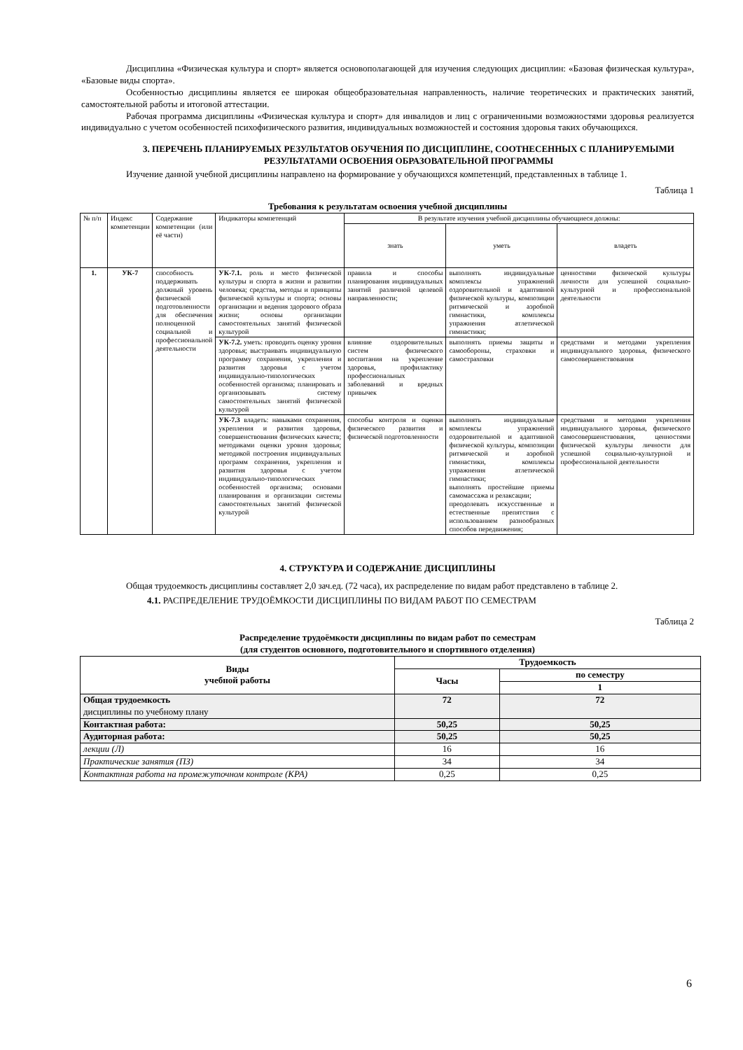Дисциплина «Физическая культура и спорт» является основополагающей для изучения следующих дисциплин: «Базовая физическая культура», «Базовые виды спорта».
Особенностью дисциплины является ее широкая общеобразовательная направленность, наличие теоретических и практических занятий, самостоятельной работы и итоговой аттестации.
Рабочая программа дисциплины «Физическая культура и спорт» для инвалидов и лиц с ограниченными возможностями здоровья реализуется индивидуально с учетом особенностей психофизического развития, индивидуальных возможностей и состояния здоровья таких обучающихся.
3. ПЕРЕЧЕНЬ ПЛАНИРУЕМЫХ РЕЗУЛЬТАТОВ ОБУЧЕНИЯ ПО ДИСЦИПЛИНЕ, СООТНЕСЕННЫХ С ПЛАНИРУЕМЫМИ РЕЗУЛЬТАТАМИ ОСВОЕНИЯ ОБРАЗОВАТЕЛЬНОЙ ПРОГРАММЫ
Изучение данной учебной дисциплины направлено на формирование у обучающихся компетенций, представленных в таблице 1.
Таблица 1
Требования к результатам освоения учебной дисциплины
| № п/п | Индекс компетенции | Содержание компетенции (или её части) | Индикаторы компетенций | В результате изучения учебной дисциплины обучающиеся должны: | | |
| --- | --- | --- | --- | --- | --- | --- |
| | | | | знать | уметь | владеть |
| 1. | УК-7 | способность поддерживать должный уровень физической подготовленности для обеспечения полноценной социальной и профессиональной деятельности | УК-7.1. роль и место физической культуры и спорта в жизни и развитии человека; средства, методы и принципы физической культуры и спорта; основы организации и ведения здорового образа жизни; основы организации самостоятельных занятий физической культурой | правила и способы планирования индивидуальных занятий различной целевой направленности; | выполнять индивидуальные комплексы упражнений оздоровительной и адаптивной физической культуры, композиции ритмической и аэробной гимнастики, комплексы упражнения атлетической гимнастики; | ценностями физической культуры личности для успешной социально-культурной и профессиональной деятельности |
| | | | УК-7.2. уметь: проводить оценку уровня здоровья; выстраивать индивидуальную программу сохранения, укрепления и развития здоровья с учетом индивидуально-типологических особенностей организма; планировать и организовывать систему самостоятельных занятий физической культурой | влияние оздоровительных систем физического воспитания на укрепление здоровья, профилактику профессиональных заболеваний и вредных привычек | выполнять приемы защиты и самообороны, страховки и самостраховки | средствами и методами укрепления индивидуального здоровья, физического самосовершенствования |
| | | | УК-7.3 владеть: навыками сохранения, укрепления и развития здоровья, совершенствования физических качеств; методиками оценки уровня здоровья; методикой построения индивидуальных программ сохранения, укрепления и развития здоровья с учетом индивидуально-типологических особенностей организма; основами планирования и организации системы самостоятельных занятий физической культурой | способы контроля и оценки физического развития и физической подготовленности | выполнять индивидуальные комплексы упражнений оздоровительной и адаптивной физической культуры, композиции ритмической и аэробной гимнастики, комплексы упражнения атлетической гимнастики; выполнять простейшие приемы самомассажа и релаксации; преодолевать искусственные и естественные препятствия с использованием разнообразных способов передвижения; | средствами и методами укрепления индивидуального здоровья, физического самосовершенствования, ценностями физической культуры личности для успешной социально-культурной и профессиональной деятельности |
4. СТРУКТУРА И СОДЕРЖАНИЕ ДИСЦИПЛИНЫ
Общая трудоемкость дисциплины составляет 2,0 зач.ед. (72 часа), их распределение по видам работ представлено в таблице 2.
4.1. РАСПРЕДЕЛЕНИЕ ТРУДОЁМКОСТИ ДИСЦИПЛИНЫ ПО ВИДАМ РАБОТ ПО СЕМЕСТРАМ
Таблица 2
Распределение трудоёмкости дисциплины по видам работ по семестрам
(для студентов основного, подготовительного и спортивного отделения)
| Виды учебной работы | Трудоемкость | |
| --- | --- | --- |
| | Часы | по семестру |
| | | 1 |
| Общая трудоемкость дисциплины по учебному плану | 72 | 72 |
| Контактная работа: | 50,25 | 50,25 |
| Аудиторная работа: | 50,25 | 50,25 |
| лекции (Л) | 16 | 16 |
| Практические занятия (ПЗ) | 34 | 34 |
| Контактная работа на промежуточном контроле (КРА) | 0,25 | 0,25 |
6